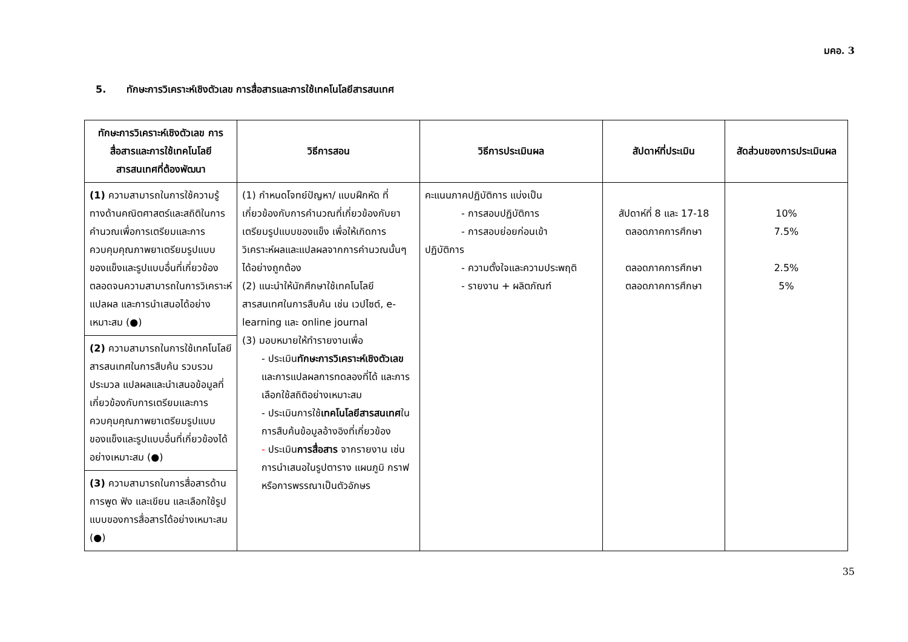มคอ. 3
5. ทักษะการวิเคราะห์เชิงตัวเลข การสื่อสารและการใช้เทคโนโลยีสารสนเทศ
| ทักษะการวิเคราะห์เชิงตัวเลข การสื่อสารและการใช้เทคโนโลยีสารสนเทศที่ต้องพัฒนา | วิธีการสอน | วิธีการประเมินผล | สัปดาห์ที่ประเมิน | สัดส่วนของการประเมินผล |
| --- | --- | --- | --- | --- |
| (1) ความสามารถในการใช้ความรู้ทางด้านคณิตศาสตร์และสถิติในการคำนวณเพื่อการเตรียมและการควบคุมคุณภาพยาเตรียมรูปแบบของแข็งและรูปแบบอื่นที่เกี่ยวข้อง ตลอดจนความสามารถในการวิเคราะห์ แปลผล และการนำเสนอได้อย่างเหมาะสม (●) | (1) กำหนดโจทย์ปัญหา/ แบบฝึกหัด ที่เกี่ยวข้องกับการคำนวณที่เกี่ยวข้องกับยาเตรียมรูปแบบของแข็ง เพื่อให้เกิดการวิเคราะห์ผลและแปลผลจากการคำนวณนั้นๆ ได้อย่างถูกต้อง (2) แนะนำให้นักศึกษาใช้เทคโนโลยีสารสนเทศในการสืบค้น เช่น เวปไซต์, e-learning และ online journal (3) มอบหมายให้ทำรายงานเพื่อ - ประเมิน ทักษะการวิเคราะห์เชิงตัวเลข และการแปลผลการทดลองที่ได้ และการเลือกใช้สถิติอย่างเหมาะสม - ประเมินการใช้ เทคโนโลยีสารสนเทศ ในการสืบค้นข้อมูลอ้างอิงที่เกี่ยวข้อง - ประเมิน การสื่อสาร จากรายงาน เช่น การนำเสนอในรูปตาราง แผนภูมิ กราฟ หรือการพรรณาเป็นตัวอักษร | คะแนนภาคปฏิบัติการ แบ่งเป็น - การสอบปฏิบัติการ - การสอบย่อยก่อนเข้า ปฏิบัติการ - ความตั้งใจและความประพฤติ - รายงาน + ผลิตภัณฑ์ | สัปดาห์ที่ 8 และ 17-18 ตลอดภาคการศึกษา ตลอดภาคการศึกษา ตลอดภาคการศึกษา | 10% 7.5% 2.5% 5% |
| (2) ความสามารถในการใช้เทคโนโลยีสารสนเทศในการสืบค้น รวบรวม ประมวล แปลผลและนำเสนอข้อมูลที่เกี่ยวข้องกับการเตรียมและการควบคุมคุณภาพยาเตรียมรูปแบบของแข็งและรูปแบบอื่นที่เกี่ยวข้องได้อย่างเหมาะสม (●) | | | | |
| (3) ความสามารถในการสื่อสารด้านการพูด ฟัง และเขียน และเลือกใช้รูปแบบของการสื่อสารได้อย่างเหมาะสม (●) | | | | |
35